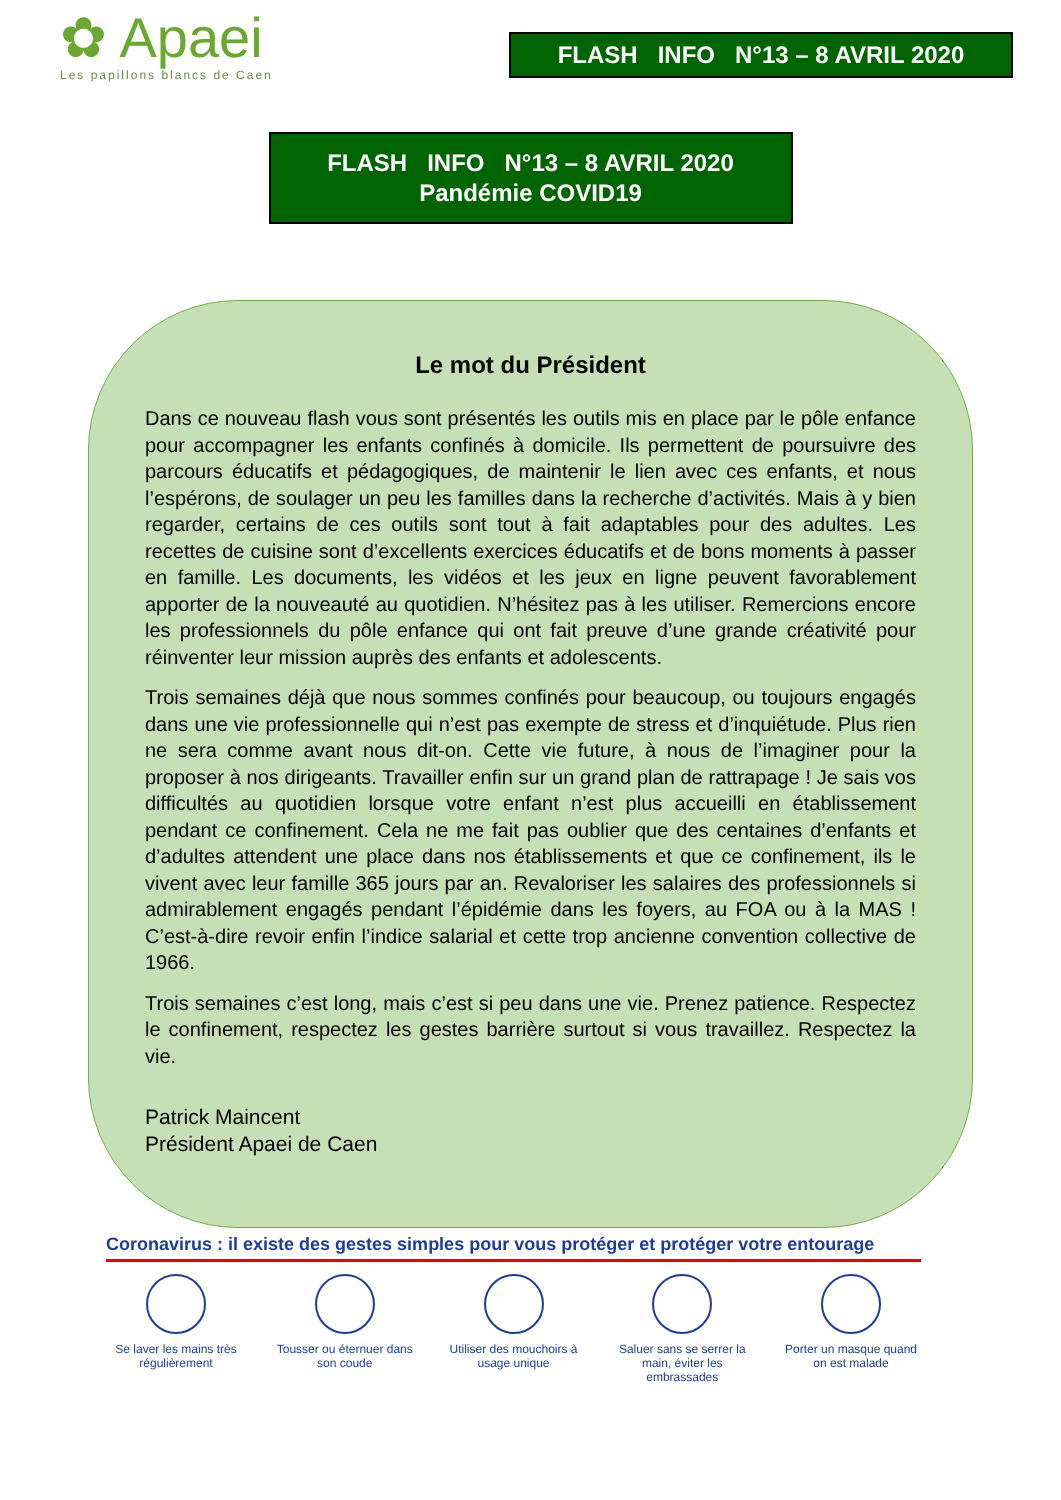✿ Apaei
Les papillons blancs de Caen
FLASH INFO N°13 – 8 AVRIL 2020
FLASH INFO N°13 – 8 AVRIL 2020
Pandémie COVID19
Le mot du Président
Dans ce nouveau flash vous sont présentés les outils mis en place par le pôle enfance pour accompagner les enfants confinés à domicile. Ils permettent de poursuivre des parcours éducatifs et pédagogiques, de maintenir le lien avec ces enfants, et nous l’espérons, de soulager un peu les familles dans la recherche d’activités. Mais à y bien regarder, certains de ces outils sont tout à fait adaptables pour des adultes. Les recettes de cuisine sont d’excellents exercices éducatifs et de bons moments à passer en famille. Les documents, les vidéos et les jeux en ligne peuvent favorablement apporter de la nouveauté au quotidien. N’hésitez pas à les utiliser. Remercions encore les professionnels du pôle enfance qui ont fait preuve d’une grande créativité pour réinventer leur mission auprès des enfants et adolescents.
Trois semaines déjà que nous sommes confinés pour beaucoup, ou toujours engagés dans une vie professionnelle qui n’est pas exempte de stress et d’inquiétude. Plus rien ne sera comme avant nous dit-on. Cette vie future, à nous de l’imaginer pour la proposer à nos dirigeants. Travailler enfin sur un grand plan de rattrapage ! Je sais vos difficultés au quotidien lorsque votre enfant n’est plus accueilli en établissement pendant ce confinement. Cela ne me fait pas oublier que des centaines d’enfants et d’adultes attendent une place dans nos établissements et que ce confinement, ils le vivent avec leur famille 365 jours par an. Revaloriser les salaires des professionnels si admirablement engagés pendant l’épidémie dans les foyers, au FOA ou à la MAS ! C’est-à-dire revoir enfin l’indice salarial et cette trop ancienne convention collective de 1966.
Trois semaines c’est long, mais c’est si peu dans une vie. Prenez patience. Respectez le confinement, respectez les gestes barrière surtout si vous travaillez. Respectez la vie.
Patrick Maincent
Président Apaei de Caen
Coronavirus : il existe des gestes simples pour vous protéger et protéger votre entourage
Se laver les mains très régulièrement
Tousser ou éternuer dans son coude
Utiliser des mouchoirs à usage unique
Saluer sans se serrer la main, éviter les embrassades
Porter un masque quand on est malade